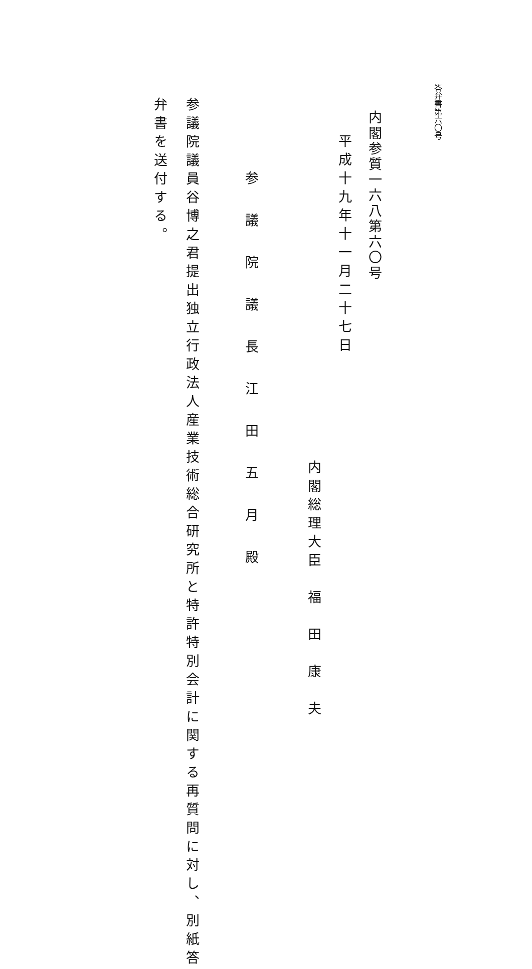答弁書第六〇号
内閣参質一六八第六〇号
平成十九年十一月二十七日
内閣総理大臣　福　田　康　夫
参議院議長江田五月殿
参議院議員谷博之君提出独立行政法人産業技術総合研究所と特許特別会計に関する再質問に対し、別紙答
弁書を送付する。